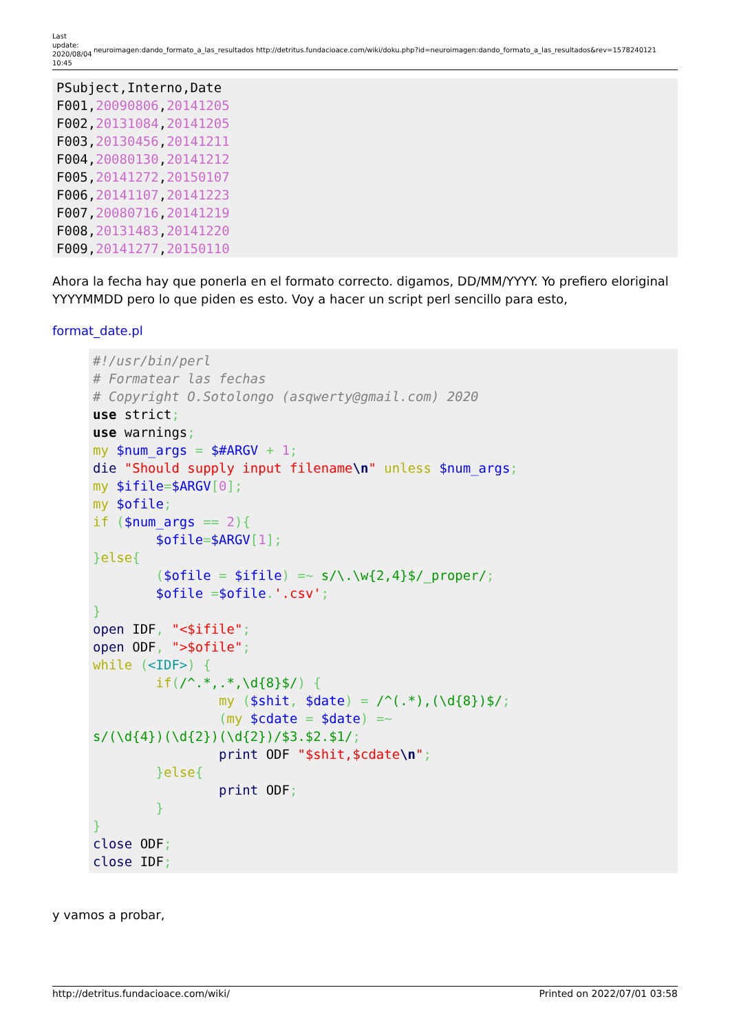Last update: 2020/08/04 10:45
neuroimagen:dando_formato_a_las_resultados http://detritus.fundacioace.com/wiki/doku.php?id=neuroimagen:dando_formato_a_las_resultados&rev=1578240121
PSubject,Interno,Date
F001,20090806,20141205
F002,20131084,20141205
F003,20130456,20141211
F004,20080130,20141212
F005,20141272,20150107
F006,20141107,20141223
F007,20080716,20141219
F008,20131483,20141220
F009,20141277,20150110
Ahora la fecha hay que ponerla en el formato correcto. digamos, DD/MM/YYYY. Yo prefiero eloriginal YYYYMMDD pero lo que piden es esto. Voy a hacer un script perl sencillo para esto,
format_date.pl
#!/usr/bin/perl
# Formatear las fechas
# Copyright O.Sotolongo (asqwerty@gmail.com) 2020
use strict;
use warnings;
my $num_args = $#ARGV + 1;
die "Should supply input filename\n" unless $num_args;
my $ifile=$ARGV[0];
my $ofile;
if ($num_args == 2){
        $ofile=$ARGV[1];
}else{
        ($ofile = $ifile) =~ s/\.\w{2,4}$/_proper/;
        $ofile =$ofile.'.csv';
}
open IDF, "<$ifile";
open ODF, ">$ofile";
while (<IDF>) {
        if(/^.*,.*,\d{8}$/) {
                my ($shit, $date) = /^(.*),(\d{8})$/;
                (my $cdate = $date) =~
s/(\d{4})(\d{2})(\d{2})/$3.$2.$1/;
                print ODF "$shit,$cdate\n";
        }else{
                print ODF;
        }
}
close ODF;
close IDF;
y vamos a probar,
http://detritus.fundacioace.com/wiki/ Printed on 2022/07/01 03:58